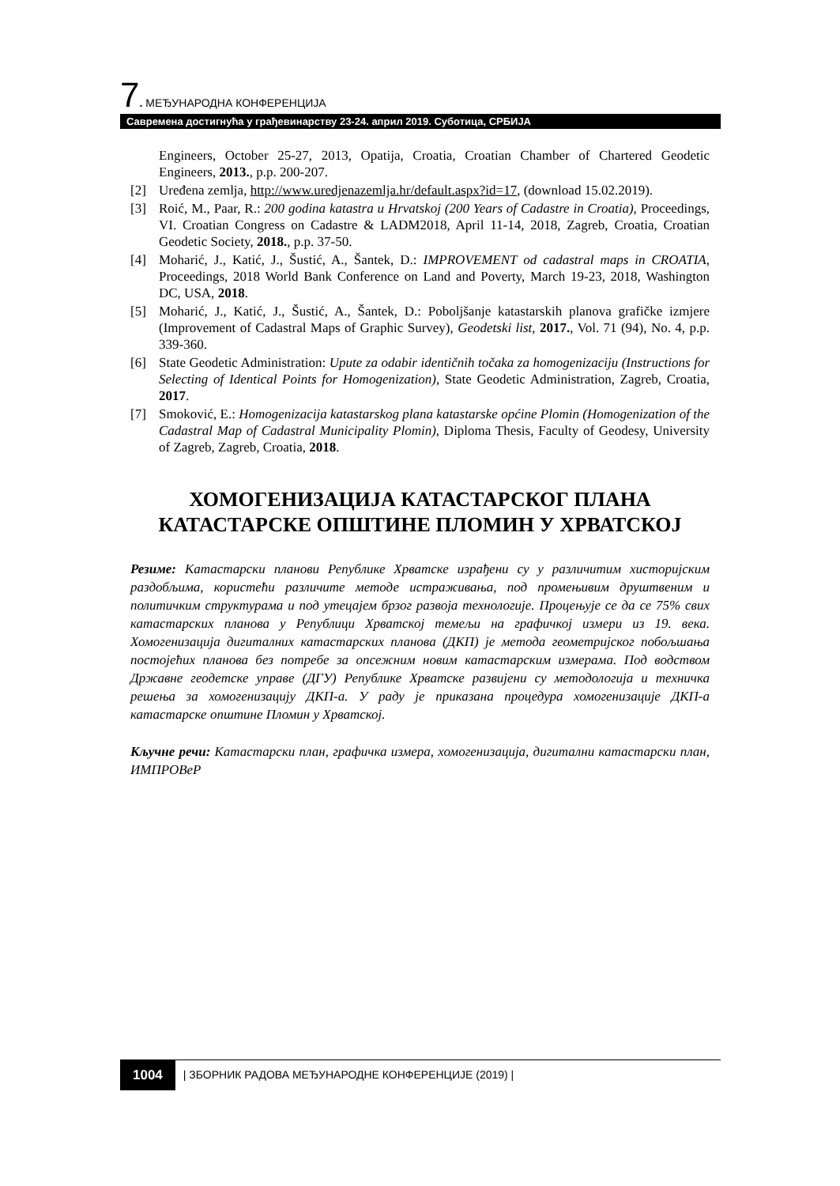7. МЕЂУНАРОДНА КОНФЕРЕНЦИЈА
Савремена достигнућа у грађевинарству 23-24. април 2019. Суботица, СРБИЈА
Engineers, October 25-27, 2013, Opatija, Croatia, Croatian Chamber of Chartered Geodetic Engineers, 2013., p.p. 200-207.
[2] Uređena zemlja, http://www.uredjenazemlja.hr/default.aspx?id=17, (download 15.02.2019).
[3] Roić, M., Paar, R.: 200 godina katastra u Hrvatskoj (200 Years of Cadastre in Croatia), Proceedings, VI. Croatian Congress on Cadastre & LADM2018, April 11-14, 2018, Zagreb, Croatia, Croatian Geodetic Society, 2018., p.p. 37-50.
[4] Moharić, J., Katić, J., Šustić, A., Šantek, D.: IMPROVEMENT od cadastral maps in CROATIA, Proceedings, 2018 World Bank Conference on Land and Poverty, March 19-23, 2018, Washington DC, USA, 2018.
[5] Moharić, J., Katić, J., Šustić, A., Šantek, D.: Poboljšanje katastarskih planova grafičke izmjere (Improvement of Cadastral Maps of Graphic Survey), Geodetski list, 2017., Vol. 71 (94), No. 4, p.p. 339-360.
[6] State Geodetic Administration: Upute za odabir identičnih točaka za homogenizaciju (Instructions for Selecting of Identical Points for Homogenization), State Geodetic Administration, Zagreb, Croatia, 2017.
[7] Smoković, E.: Homogenizacija katastarskog plana katastarske općine Plomin (Homogenization of the Cadastral Map of Cadastral Municipality Plomin), Diploma Thesis, Faculty of Geodesy, University of Zagreb, Zagreb, Croatia, 2018.
ХОМОГЕНИЗАЦИЈА КАТАСТАРСКОГ ПЛАНА КАТАСТАРСКЕ ОПШТИНЕ ПЛОМИН У ХРВАТСКОЈ
Резиме: Катастарски планови Републике Хрватске израђени су у различитим хисторијским раздобљима, користећи различите методе истраживања, под промењивим друштвеним и политичким структурама и под утецајем брзог развоја технологије. Процењује се да се 75% свих катастарских планова у Републици Хрватској темељи на графичкој измери из 19. века. Хомогенизација дигиталних катастарских планова (ДКП) је метода геометријског побољшања постојећих планова без потребе за опсежним новим катастарским измерама. Под водством Државне геодетске управе (ДГУ) Републике Хрватске развијени су методологија и техничка решења за хомогенизацију ДКП-а. У раду је приказана процедура хомогенизације ДКП-а катастарске општине Пломин у Хрватској.
Кључне речи: Катастарски план, графичка измера, хомогенизација, дигитални катастарски план, ИМПРОВеР
1004 | ЗБОРНИК РАДОВА МЕЂУНАРОДНЕ КОНФЕРЕНЦИЈЕ (2019) |